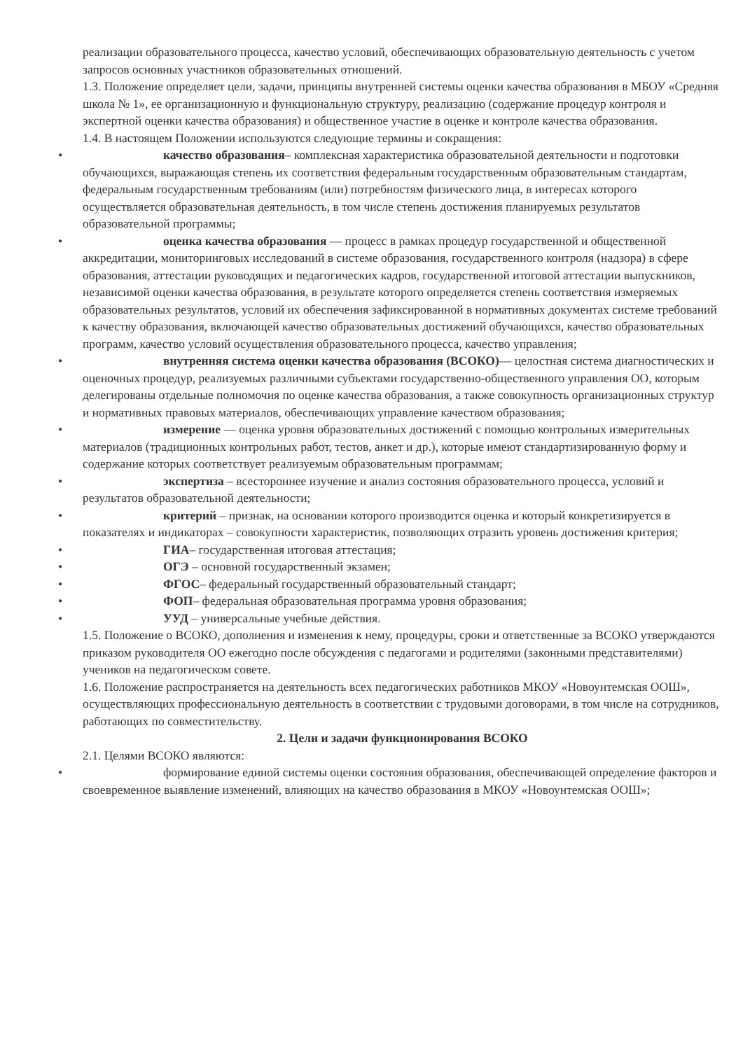реализации образовательного процесса, качество условий, обеспечивающих образовательную деятельность с учетом запросов основных участников образовательных отношений.
1.3. Положение определяет цели, задачи, принципы внутренней системы оценки качества образования в МБОУ «Средняя школа № 1», ее организационную и функциональную структуру, реализацию (содержание процедур контроля и экспертной оценки качества образования) и общественное участие в оценке и контроле качества образования.
1.4. В настоящем Положении используются следующие термины и сокращения:
• качество образования– комплексная характеристика образовательной деятельности и подготовки обучающихся, выражающая степень их соответствия федеральным государственным образовательным стандартам, федеральным государственным требованиям (или) потребностям физического лица, в интересах которого осуществляется образовательная деятельность, в том числе степень достижения планируемых результатов образовательной программы;
• оценка качества образования — процесс в рамках процедур государственной и общественной аккредитации, мониторинговых исследований в системе образования, государственного контроля (надзора) в сфере образования, аттестации руководящих и педагогических кадров, государственной итоговой аттестации выпускников, независимой оценки качества образования, в результате которого определяется степень соответствия измеряемых образовательных результатов, условий их обеспечения зафиксированной в нормативных документах системе требований к качеству образования, включающей качество образовательных достижений обучающихся, качество образовательных программ, качество условий осуществления образовательного процесса, качество управления;
• внутренняя система оценки качества образования (ВСОКО)— целостная система диагностических и оценочных процедур, реализуемых различными субъектами государственно-общественного управления ОО, которым делегированы отдельные полномочия по оценке качества образования, а также совокупность организационных структур и нормативных правовых материалов, обеспечивающих управление качеством образования;
• измерение — оценка уровня образовательных достижений с помощью контрольных измерительных материалов (традиционных контрольных работ, тестов, анкет и др.), которые имеют стандартизированную форму и содержание которых соответствует реализуемым образовательным программам;
• экспертиза – всестороннее изучение и анализ состояния образовательного процесса, условий и результатов образовательной деятельности;
• критерий – признак, на основании которого производится оценка и который конкретизируется в показателях и индикаторах – совокупности характеристик, позволяющих отразить уровень достижения критерия;
• ГИА– государственная итоговая аттестация;
• ОГЭ – основной государственный экзамен;
• ФГОС– федеральный государственный образовательный стандарт;
• ФОП– федеральная образовательная программа уровня образования;
• УУД – универсальные учебные действия.
1.5. Положение о ВСОКО, дополнения и изменения к нему, процедуры, сроки и ответственные за ВСОКО утверждаются приказом руководителя ОО ежегодно после обсуждения с педагогами и родителями (законными представителями) учеников на педагогическом совете.
1.6. Положение распространяется на деятельность всех педагогических работников МКОУ «Новоунтемская ООШ», осуществляющих профессиональную деятельность в соответствии с трудовыми договорами, в том числе на сотрудников, работающих по совместительству.
2. Цели и задачи функционирования ВСОКО
2.1. Целями ВСОКО являются:
• формирование единой системы оценки состояния образования, обеспечивающей определение факторов и своевременное выявление изменений, влияющих на качество образования в МКОУ «Новоунтемская ООШ»;